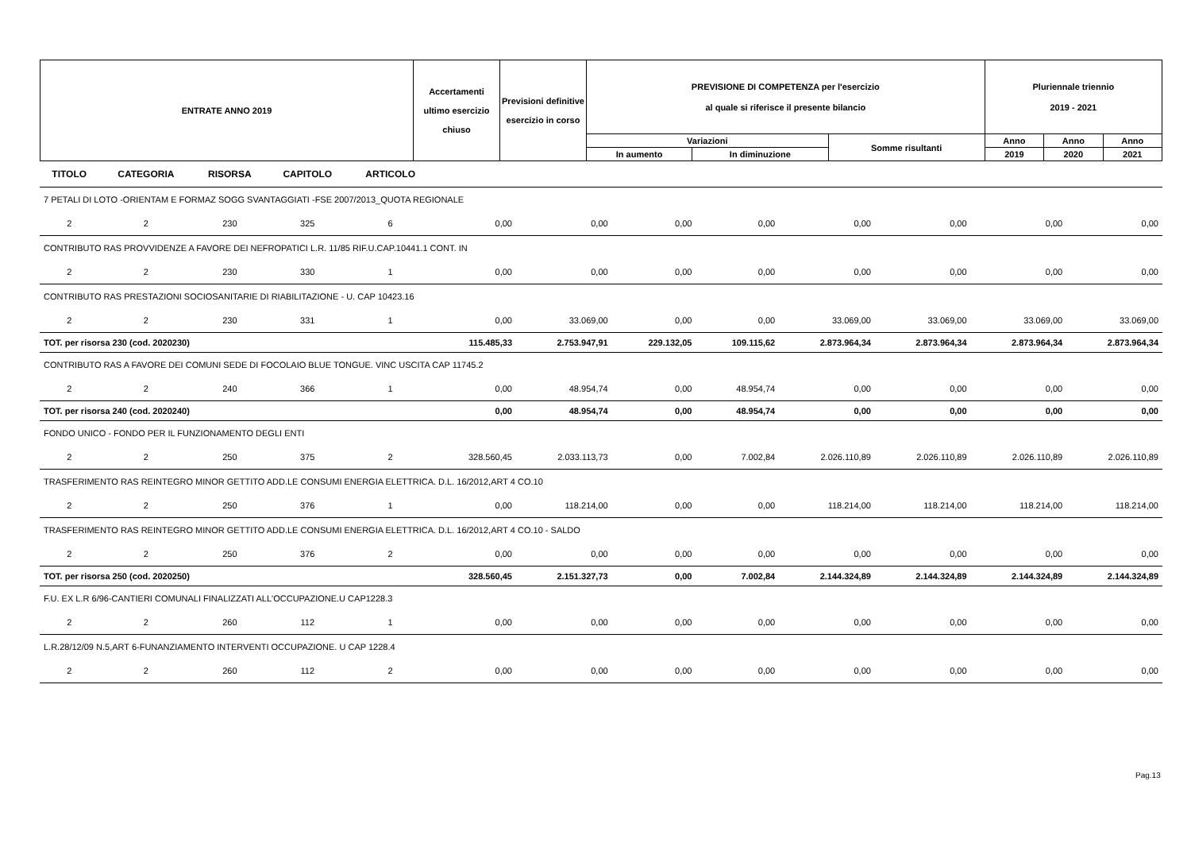| ENTRATE ANNO 2019 | Accertamenti ultimo esercizio chiuso | Previsioni definitive esercizio in corso | PREVISIONE DI COMPETENZA per l'esercizio al quale si riferisce il presente bilancio | | | Pluriennale triennio 2019 - 2021 | | |
| --- | --- | --- | --- | --- | --- | --- | --- | --- |
| | | | Variazioni | | Somme risultanti | Anno | Anno | Anno |
| | | | In aumento | In diminuzione | | 2019 | 2020 | 2021 |
| TITOLO | CATEGORIA | RISORSA | CAPITOLO | ARTICOLO | | | | | | | | |
| --- | --- | --- | --- | --- | --- | --- | --- | --- | --- | --- | --- | --- |
| 7 PETALI DI LOTO -ORIENTAM E FORMAZ SOGG SVANTAGGIATI -FSE 2007/2013_QUOTA REGIONALE | | | | | | | | | | | | |
| 2 | 2 | 230 | 325 | 6 | 0,00 | 0,00 | 0,00 | 0,00 | 0,00 | 0,00 | 0,00 | 0,00 |
| CONTRIBUTO RAS PROVVIDENZE A FAVORE DEI NEFROPATICI L.R. 11/85 RIF.U.CAP.10441.1 CONT. IN | | | | | | | | | | | | |
| 2 | 2 | 230 | 330 | 1 | 0,00 | 0,00 | 0,00 | 0,00 | 0,00 | 0,00 | 0,00 | 0,00 |
| CONTRIBUTO RAS PRESTAZIONI SOCIOSANITARIE DI RIABILITAZIONE - U. CAP 10423.16 | | | | | | | | | | | | |
| 2 | 2 | 230 | 331 | 1 | 0,00 | 33.069,00 | 0,00 | 0,00 | 33.069,00 | 33.069,00 | 33.069,00 | 33.069,00 |
| TOT. per risorsa 230 (cod. 2020230) | | | | | 115.485,33 | 2.753.947,91 | 229.132,05 | 109.115,62 | 2.873.964,34 | 2.873.964,34 | 2.873.964,34 | 2.873.964,34 |
| CONTRIBUTO RAS A FAVORE DEI COMUNI SEDE DI FOCOLAIO BLUE TONGUE. VINC USCITA CAP 11745.2 | | | | | | | | | | | | |
| 2 | 2 | 240 | 366 | 1 | 0,00 | 48.954,74 | 0,00 | 48.954,74 | 0,00 | 0,00 | 0,00 | 0,00 |
| TOT. per risorsa 240 (cod. 2020240) | | | | | 0,00 | 48.954,74 | 0,00 | 48.954,74 | 0,00 | 0,00 | 0,00 | 0,00 |
| FONDO UNICO - FONDO PER IL FUNZIONAMENTO DEGLI ENTI | | | | | | | | | | | | |
| 2 | 2 | 250 | 375 | 2 | 328.560,45 | 2.033.113,73 | 0,00 | 7.002,84 | 2.026.110,89 | 2.026.110,89 | 2.026.110,89 | 2.026.110,89 |
| TRASFERIMENTO RAS REINTEGRO MINOR GETTITO ADD.LE CONSUMI ENERGIA ELETTRICA. D.L. 16/2012,ART 4 CO.10 | | | | | | | | | | | | |
| 2 | 2 | 250 | 376 | 1 | 0,00 | 118.214,00 | 0,00 | 0,00 | 118.214,00 | 118.214,00 | 118.214,00 | 118.214,00 |
| TRASFERIMENTO RAS REINTEGRO MINOR GETTITO ADD.LE CONSUMI ENERGIA ELETTRICA. D.L. 16/2012,ART 4 CO.10 - SALDO | | | | | | | | | | | | |
| 2 | 2 | 250 | 376 | 2 | 0,00 | 0,00 | 0,00 | 0,00 | 0,00 | 0,00 | 0,00 | 0,00 |
| TOT. per risorsa 250 (cod. 2020250) | | | | | 328.560,45 | 2.151.327,73 | 0,00 | 7.002,84 | 2.144.324,89 | 2.144.324,89 | 2.144.324,89 | 2.144.324,89 |
| F.U. EX L.R 6/96-CANTIERI COMUNALI FINALIZZATI ALL'OCCUPAZIONE.U CAP1228.3 | | | | | | | | | | | | |
| 2 | 2 | 260 | 112 | 1 | 0,00 | 0,00 | 0,00 | 0,00 | 0,00 | 0,00 | 0,00 | 0,00 |
| L.R.28/12/09 N.5,ART 6-FUNANZIAMENTO INTERVENTI OCCUPAZIONE. U CAP 1228.4 | | | | | | | | | | | | |
| 2 | 2 | 260 | 112 | 2 | 0,00 | 0,00 | 0,00 | 0,00 | 0,00 | 0,00 | 0,00 | 0,00 |
Pag.13